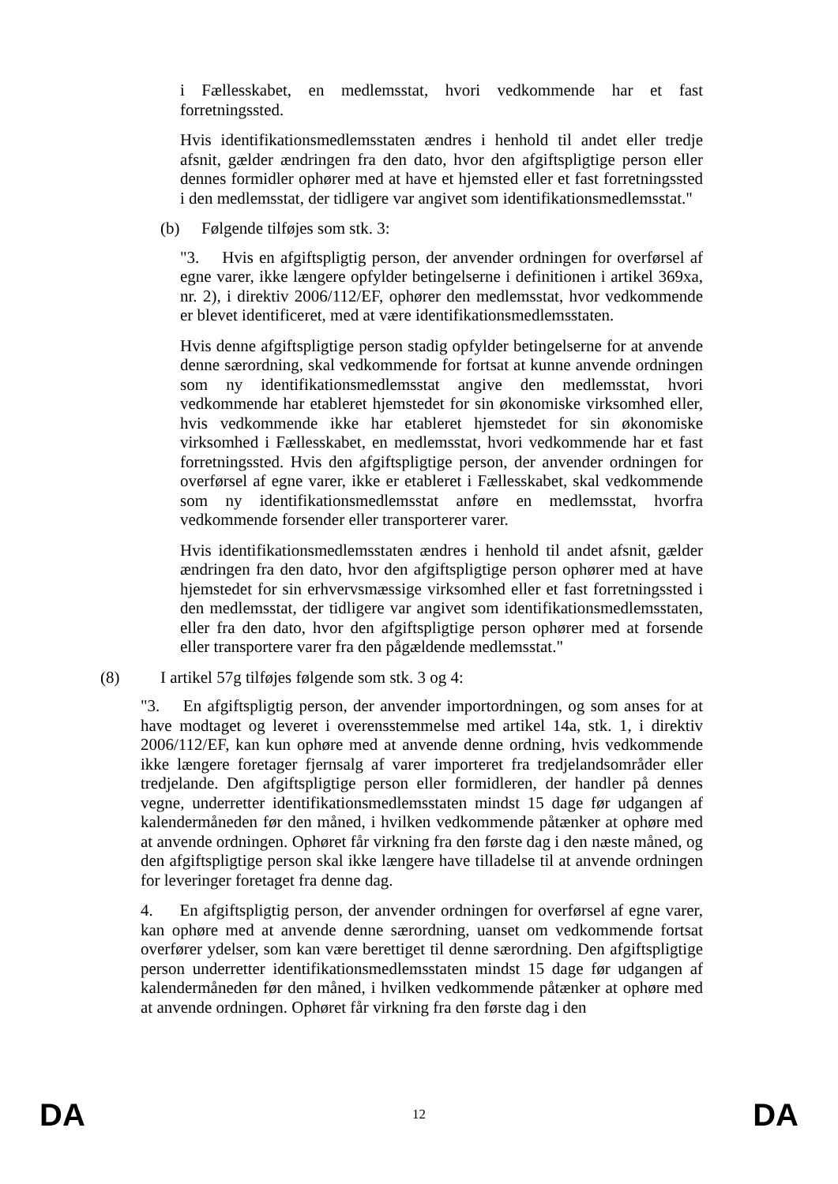i Fællesskabet, en medlemsstat, hvori vedkommende har et fast forretningssted.
Hvis identifikationsmedlemsstaten ændres i henhold til andet eller tredje afsnit, gælder ændringen fra den dato, hvor den afgiftspligtige person eller dennes formidler ophører med at have et hjemsted eller et fast forretningssted i den medlemsstat, der tidligere var angivet som identifikationsmedlemsstat."
(b) Følgende tilføjes som stk. 3:
"3. Hvis en afgiftspligtig person, der anvender ordningen for overførsel af egne varer, ikke længere opfylder betingelserne i definitionen i artikel 369xa, nr. 2), i direktiv 2006/112/EF, ophører den medlemsstat, hvor vedkommende er blevet identificeret, med at være identifikationsmedlemsstaten.
Hvis denne afgiftspligtige person stadig opfylder betingelserne for at anvende denne særordning, skal vedkommende for fortsat at kunne anvende ordningen som ny identifikationsmedlemsstat angive den medlemsstat, hvori vedkommende har etableret hjemstedet for sin økonomiske virksomhed eller, hvis vedkommende ikke har etableret hjemstedet for sin økonomiske virksomhed i Fællesskabet, en medlemsstat, hvori vedkommende har et fast forretningssted. Hvis den afgiftspligtige person, der anvender ordningen for overførsel af egne varer, ikke er etableret i Fællesskabet, skal vedkommende som ny identifikationsmedlemsstat anføre en medlemsstat, hvorfra vedkommende forsender eller transporterer varer.
Hvis identifikationsmedlemsstaten ændres i henhold til andet afsnit, gælder ændringen fra den dato, hvor den afgiftspligtige person ophører med at have hjemstedet for sin erhvervsmæssige virksomhed eller et fast forretningssted i den medlemsstat, der tidligere var angivet som identifikationsmedlemsstaten, eller fra den dato, hvor den afgiftspligtige person ophører med at forsende eller transportere varer fra den pågældende medlemsstat."
(8) I artikel 57g tilføjes følgende som stk. 3 og 4:
"3. En afgiftspligtig person, der anvender importordningen, og som anses for at have modtaget og leveret i overensstemmelse med artikel 14a, stk. 1, i direktiv 2006/112/EF, kan kun ophøre med at anvende denne ordning, hvis vedkommende ikke længere foretager fjernsalg af varer importeret fra tredjelandsområder eller tredjelande. Den afgiftspligtige person eller formidleren, der handler på dennes vegne, underretter identifikationsmedlemsstaten mindst 15 dage før udgangen af kalendermåneden før den måned, i hvilken vedkommende påtænker at ophøre med at anvende ordningen. Ophøret får virkning fra den første dag i den næste måned, og den afgiftspligtige person skal ikke længere have tilladelse til at anvende ordningen for leveringer foretaget fra denne dag.
4. En afgiftspligtig person, der anvender ordningen for overførsel af egne varer, kan ophøre med at anvende denne særordning, uanset om vedkommende fortsat overfører ydelser, som kan være berettiget til denne særordning. Den afgiftspligtige person underretter identifikationsmedlemsstaten mindst 15 dage før udgangen af kalendermåneden før den måned, i hvilken vedkommende påtænker at ophøre med at anvende ordningen. Ophøret får virkning fra den første dag i den
DA 12 DA